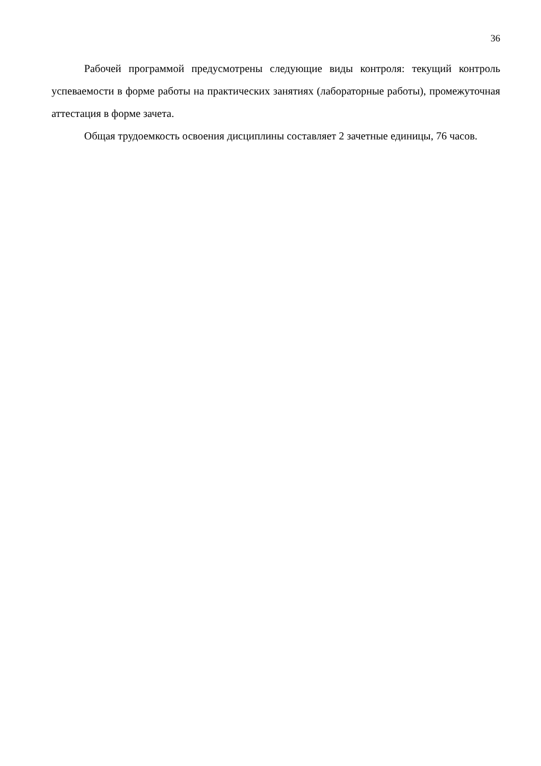36
Рабочей программой предусмотрены следующие виды контроля: текущий контроль успеваемости в форме работы на практических занятиях (лабораторные работы), промежуточная аттестация в форме зачета.
Общая трудоемкость освоения дисциплины составляет 2 зачетные единицы, 76 часов.